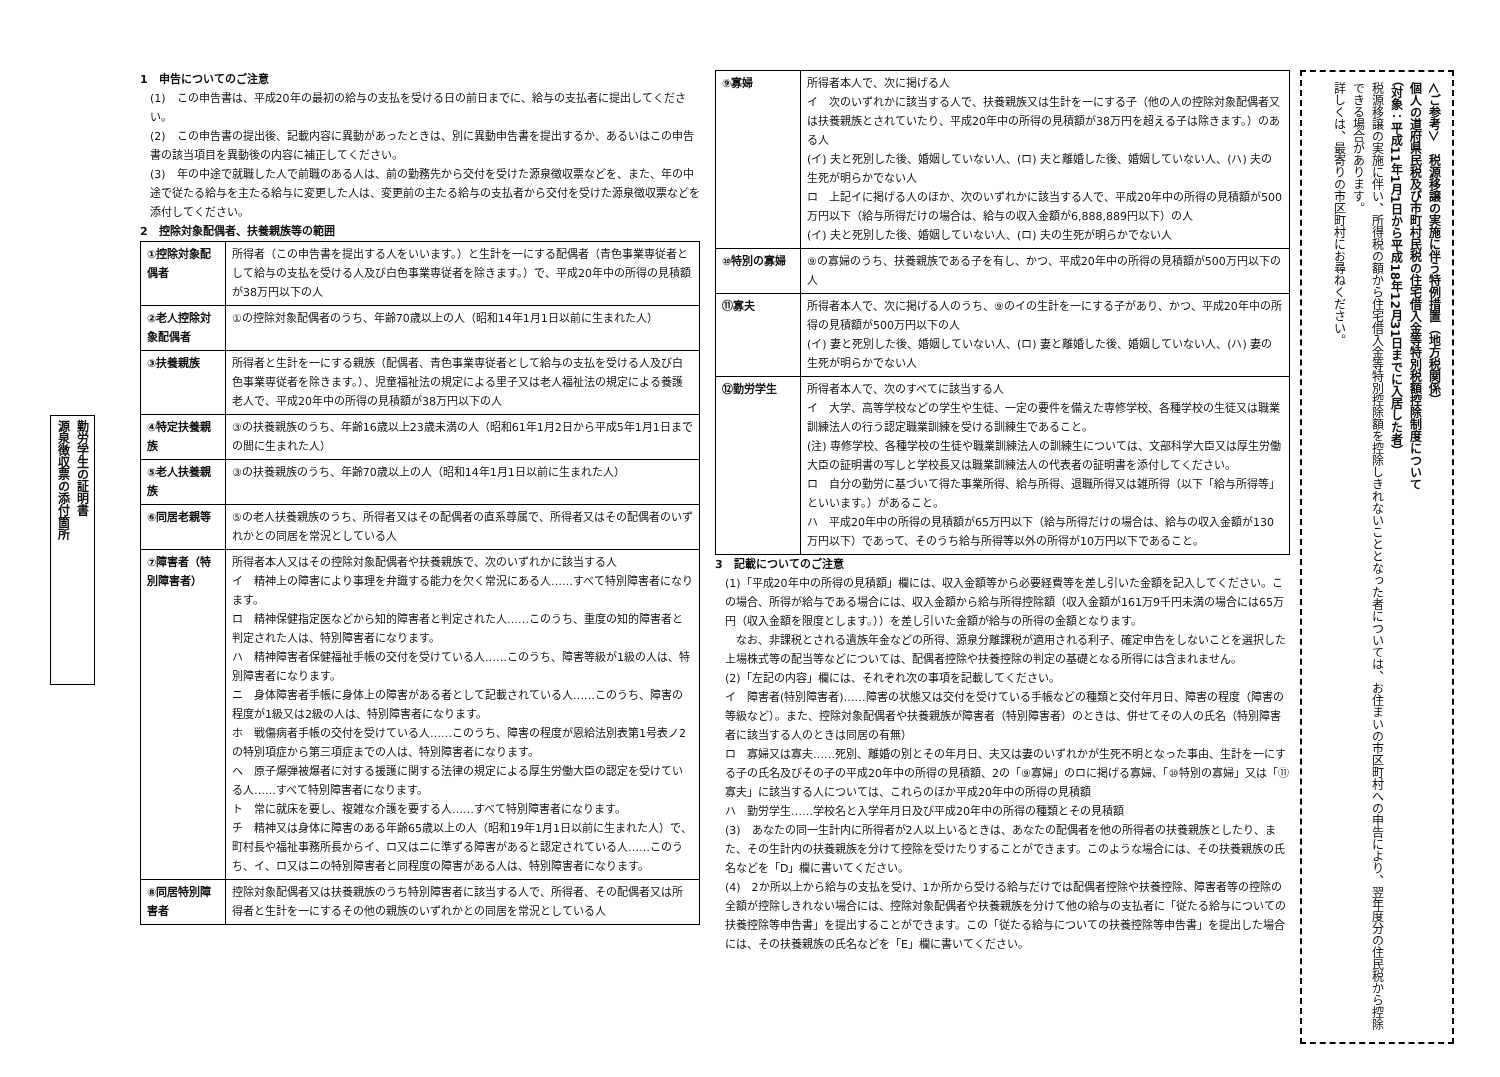勤労学生の証明書
源泉徴収票の添付箇所
1　申告についてのご注意
(1)　この申告書は、平成20年の最初の給与の支払を受ける日の前日までに、給与の支払者に提出してください。
(2)　この申告書の提出後、記載内容に異動があったときは、別に異動申告書を提出するか、あるいはこの申告書の該当項目を異動後の内容に補正してください。
(3)　年の中途で就職した人で前職のある人は、前の勤務先から交付を受けた源泉徴収票などを、また、年の中途で従たる給与を主たる給与に変更した人は、変更前の主たる給与の支払者から交付を受けた源泉徴収票などを添付してください。
2　控除対象配偶者、扶養親族等の範囲
| ①控除対象配偶者 | 所得者（この申告書を提出する人をいいます。）と生計を一にする配偶者（青色事業専従者として給与の支払を受ける人及び白色事業専従者を除きます。）で、平成20年中の所得の見積額が38万円以下の人 |
| ②老人控除対象配偶者 | ①の控除対象配偶者のうち、年齢70歳以上の人（昭和14年1月1日以前に生まれた人） |
| ③扶養親族 | 所得者と生計を一にする親族（配偶者、青色事業専従者として給与の支払を受ける人及び白色事業専従者を除きます。）、児童福祉法の規定による里子又は老人福祉法の規定による養護老人で、平成20年中の所得の見積額が38万円以下の人 |
| ④特定扶養親族 | ③の扶養親族のうち、年齢16歳以上23歳未満の人（昭和61年1月2日から平成5年1月1日までの間に生まれた人） |
| ⑤老人扶養親族 | ③の扶養親族のうち、年齢70歳以上の人（昭和14年1月1日以前に生まれた人） |
| ⑥同居老親等 | ⑤の老人扶養親族のうち、所得者又はその配偶者の直系尊属で、所得者又はその配偶者のいずれかとの同居を常況としている人 |
| ⑦障害者（特別障害者） | 所得者本人又はその控除対象配偶者や扶養親族で、次のいずれかに該当する人 イ 精神上の障害により事理を弁識する能力を欠く常況にある人……すべて特別障害者になります。 ロ 精神保健指定医などから知的障害者と判定された人……このうち、重度の知的障害者と判定された人は、特別障害者になります。 ハ 精神障害者保健福祉手帳の交付を受けている人……このうち、障害等級が1級の人は、特別障害者になります。 ニ 身体障害者手帳に身体上の障害がある者として記載されている人……このうち、障害の程度が1級又は2級の人は、特別障害者になります。 ホ 戦傷病者手帳の交付を受けている人……このうち、障害の程度が恩給法別表第1号表ノ2の特別項症から第三項症までの人は、特別障害者になります。 ヘ 原子爆弾被爆者に対する援護に関する法律の規定による厚生労働大臣の認定を受けている人……すべて特別障害者になります。 ト 常に就床を要し、複雑な介護を要する人……すべて特別障害者になります。 チ 精神又は身体に障害のある年齢65歳以上の人（昭和19年1月1日以前に生まれた人）で、町村長や福祉事務所長からイ、ロ又はニに準ずる障害があると認定されている人……このうち、イ、ロ又はニの特別障害者と同程度の障害がある人は、特別障害者になります。 |
| ⑧同居特別障害者 | 控除対象配偶者又は扶養親族のうち特別障害者に該当する人で、所得者、その配偶者又は所得者と生計を一にするその他の親族のいずれかとの同居を常況としている人 |
| ⑨寡婦 | 所得者本人で、次に掲げる人 イ 次のいずれかに該当する人で、扶養親族又は生計を一にする子（他の人の控除対象配偶者又は扶養親族とされていたり、平成20年中の所得の見積額が38万円を超える子は除きます。）のある人 (イ) 夫と死別した後、婚姻していない人、(ロ) 夫と離婚した後、婚姻していない人、(ハ) 夫の生死が明らかでない人 ロ 上記イに掲げる人のほか、次のいずれかに該当する人で、平成20年中の所得の見積額が500万円以下（給与所得だけの場合は、給与の収入金額が6,888,889円以下）の人 (イ) 夫と死別した後、婚姻していない人、(ロ) 夫の生死が明らかでない人 |
| ⑩特別の寡婦 | ⑨の寡婦のうち、扶養親族である子を有し、かつ、平成20年中の所得の見積額が500万円以下の人 |
| ⑪寡夫 | 所得者本人で、次に掲げる人のうち、⑨のイの生計を一にする子があり、かつ、平成20年中の所得の見積額が500万円以下の人 (イ) 妻と死別した後、婚姻していない人、(ロ) 妻と離婚した後、婚姻していない人、(ハ) 妻の生死が明らかでない人 |
| ⑫勤労学生 | 所得者本人で、次のすべてに該当する人 イ 大学、高等学校などの学生や生徒、一定の要件を備えた専修学校、各種学校の生徒又は職業訓練法人の行う認定職業訓練を受ける訓練生であること。 (注) 専修学校、各種学校の生徒や職業訓練法人の訓練生については、文部科学大臣又は厚生労働大臣の証明書の写しと学校長又は職業訓練法人の代表者の証明書を添付してください。 ロ 自分の勤労に基づいて得た事業所得、給与所得、退職所得又は雑所得（以下「給与所得等」といいます。）があること。 ハ 平成20年中の所得の見積額が65万円以下（給与所得だけの場合は、給与の収入金額が130万円以下）であって、そのうち給与所得等以外の所得が10万円以下であること。 |
3　記載についてのご注意
(1)「平成20年中の所得の見積額」欄には、収入金額等から必要経費等を差し引いた金額を記入してください。この場合、所得が給与である場合には、収入金額から給与所得控除額（収入金額が161万9千円未満の場合には65万円（収入金額を限度とします。））を差し引いた金額が給与の所得の金額となります。
　なお、非課税とされる遺族年金などの所得、源泉分離課税が適用される利子、確定申告をしないことを選択した上場株式等の配当等などについては、配偶者控除や扶養控除の判定の基礎となる所得には含まれません。
(2)「左記の内容」欄には、それぞれ次の事項を記載してください。
イ　障害者(特別障害者)……障害の状態又は交付を受けている手帳などの種類と交付年月日、障害の程度（障害の等級など）。また、控除対象配偶者や扶養親族が障害者（特別障害者）のときは、併せてその人の氏名（特別障害者に該当する人のときは同居の有無）
ロ　寡婦又は寡夫……死別、離婚の別とその年月日、夫又は妻のいずれかが生死不明となった事由、生計を一にする子の氏名及びその子の平成20年中の所得の見積額、2の「⑨寡婦」のロに掲げる寡婦、「⑩特別の寡婦」又は「⑪寡夫」に該当する人については、これらのほか平成20年中の所得の見積額
ハ　勤労学生……学校名と入学年月日及び平成20年中の所得の種類とその見積額
(3)　あなたの同一生計内に所得者が2人以上いるときは、あなたの配偶者を他の所得者の扶養親族としたり、また、その生計内の扶養親族を分けて控除を受けたりすることができます。このような場合には、その扶養親族の氏名などを「D」欄に書いてください。
(4)　2か所以上から給与の支払を受け、1か所から受ける給与だけでは配偶者控除や扶養控除、障害者等の控除の全額が控除しきれない場合には、控除対象配偶者や扶養親族を分けて他の給与の支払者に「従たる給与についての扶養控除等申告書」を提出することができます。この「従たる給与についての扶養控除等申告書」を提出した場合には、その扶養親族の氏名などを「E」欄に書いてください。
＜ご参考＞　税源移譲の実施に伴う特例措置（地方税関係）
個人の道府県民税及び市町村民税の住宅借入金等特別税額控除制度について
（対象：平成11年1月1日から平成18年12月31日までに入居した者）
税源移譲の実施に伴い、所得税の額から住宅借入金等特別控除額を控除しきれないこととなった者については、お住まいの市区町村への申告により、翌年度分の住民税から控除できる場合があります。
詳しくは、最寄りの市区町村にお尋ねください。